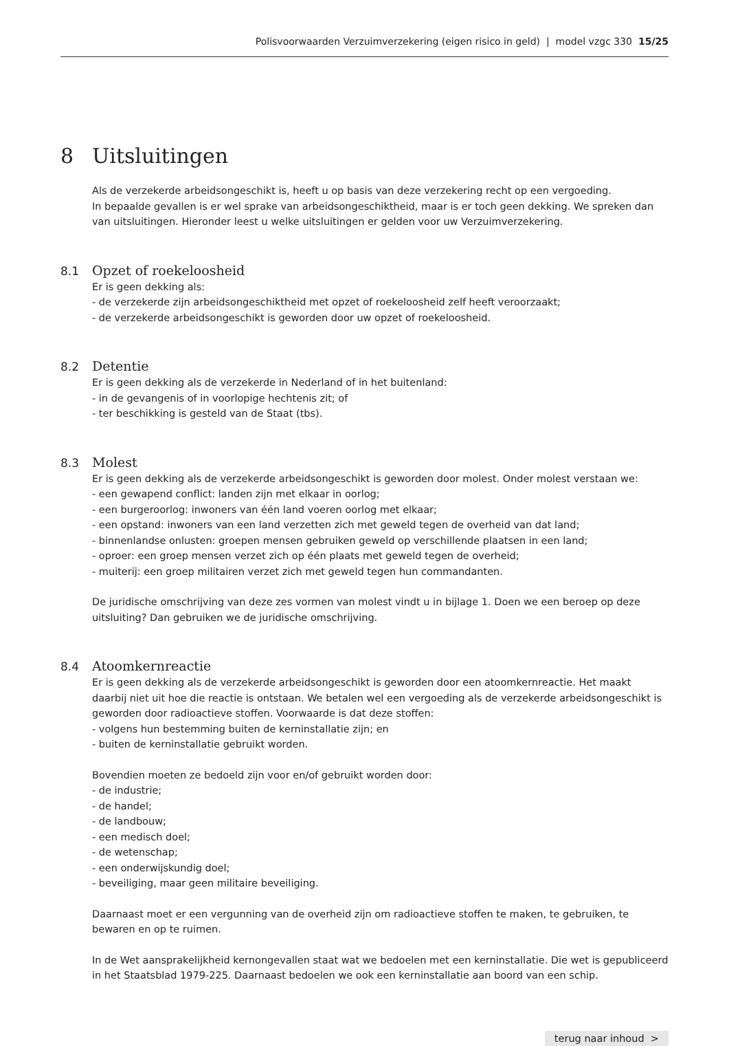Polisvoorwaarden Verzuimverzekering (eigen risico in geld) | model vzgc 330 15/25
8 Uitsluitingen
Als de verzekerde arbeidsongeschikt is, heeft u op basis van deze verzekering recht op een vergoeding.
In bepaalde gevallen is er wel sprake van arbeidsongeschiktheid, maar is er toch geen dekking. We spreken dan van uitsluitingen. Hieronder leest u welke uitsluitingen er gelden voor uw Verzuimverzekering.
8.1 Opzet of roekeloosheid
Er is geen dekking als:
- de verzekerde zijn arbeidsongeschiktheid met opzet of roekeloosheid zelf heeft veroorzaakt;
- de verzekerde arbeidsongeschikt is geworden door uw opzet of roekeloosheid.
8.2 Detentie
Er is geen dekking als de verzekerde in Nederland of in het buitenland:
- in de gevangenis of in voorlopige hechtenis zit; of
- ter beschikking is gesteld van de Staat (tbs).
8.3 Molest
Er is geen dekking als de verzekerde arbeidsongeschikt is geworden door molest. Onder molest verstaan we:
- een gewapend conflict: landen zijn met elkaar in oorlog;
- een burgeroorlog: inwoners van één land voeren oorlog met elkaar;
- een opstand: inwoners van een land verzetten zich met geweld tegen de overheid van dat land;
- binnenlandse onlusten: groepen mensen gebruiken geweld op verschillende plaatsen in een land;
- oproer: een groep mensen verzet zich op één plaats met geweld tegen de overheid;
- muiterij: een groep militairen verzet zich met geweld tegen hun commandanten.
De juridische omschrijving van deze zes vormen van molest vindt u in bijlage 1. Doen we een beroep op deze uitsluiting? Dan gebruiken we de juridische omschrijving.
8.4 Atoomkernreactie
Er is geen dekking als de verzekerde arbeidsongeschikt is geworden door een atoomkernreactie. Het maakt daarbij niet uit hoe die reactie is ontstaan. We betalen wel een vergoeding als de verzekerde arbeidsongeschikt is geworden door radioactieve stoffen. Voorwaarde is dat deze stoffen:
- volgens hun bestemming buiten de kerninstallatie zijn; en
- buiten de kerninstallatie gebruikt worden.
Bovendien moeten ze bedoeld zijn voor en/of gebruikt worden door:
- de industrie;
- de handel;
- de landbouw;
- een medisch doel;
- de wetenschap;
- een onderwijskundig doel;
- beveiliging, maar geen militaire beveiliging.
Daarnaast moet er een vergunning van de overheid zijn om radioactieve stoffen te maken, te gebruiken, te bewaren en op te ruimen.
In de Wet aansprakelijkheid kernongevallen staat wat we bedoelen met een kerninstallatie. Die wet is gepubliceerd in het Staatsblad 1979-225. Daarnaast bedoelen we ook een kerninstallatie aan boord van een schip.
terug naar inhoud >